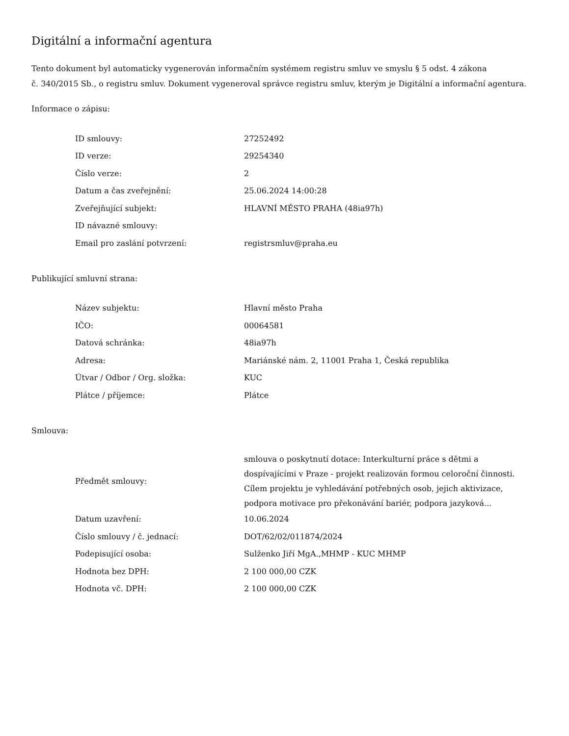Digitální a informační agentura
Tento dokument byl automaticky vygenerován informačním systémem registru smluv ve smyslu § 5 odst. 4 zákona
č. 340/2015 Sb., o registru smluv. Dokument vygeneroval správce registru smluv, kterým je Digitální a informační agentura.
Informace o zápisu:
| ID smlouvy: | 27252492 |
| ID verze: | 29254340 |
| Číslo verze: | 2 |
| Datum a čas zveřejnění: | 25.06.2024 14:00:28 |
| Zveřejňující subjekt: | HLAVNÍ MĚSTO PRAHA (48ia97h) |
| ID návazné smlouvy: | |
| Email pro zaslání potvrzení: | registrsmluv@praha.eu |
Publikující smluvní strana:
| Název subjektu: | Hlavní město Praha |
| IČO: | 00064581 |
| Datová schránka: | 48ia97h |
| Adresa: | Mariánské nám. 2, 11001 Praha 1, Česká republika |
| Útvar / Odbor / Org. složka: | KUC |
| Plátce / příjemce: | Plátce |
Smlouva:
| Předmět smlouvy: | smlouva o poskytnutí dotace: Interkulturní práce s dětmi a dospívajícími v Praze - projekt realizován formou celoroční činnosti. Cílem projektu je vyhledávání potřebných osob, jejich aktivizace, podpora motivace pro překonávání bariér, podpora jazyková... |
| Datum uzavření: | 10.06.2024 |
| Číslo smlouvy / č. jednací: | DOT/62/02/011874/2024 |
| Podepisující osoba: | Sulženko Jiří MgA.,MHMP - KUC MHMP |
| Hodnota bez DPH: | 2 100 000,00 CZK |
| Hodnota vč. DPH: | 2 100 000,00 CZK |